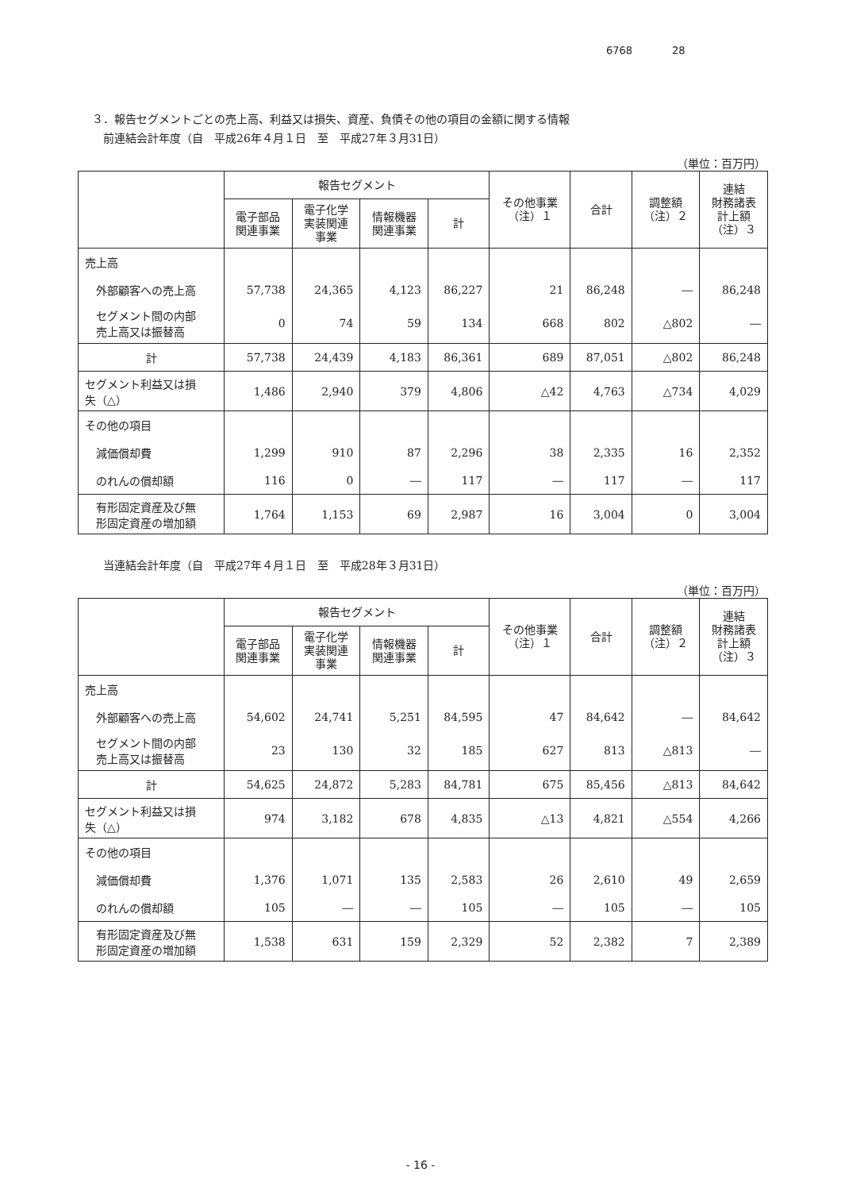6768 28
３．報告セグメントごとの売上高、利益又は損失、資産、負債その他の項目の金額に関する情報
前連結会計年度（自　平成26年４月１日　至　平成27年３月31日）
（単位：百万円）
| | 報告セグメント | | | | その他事業 （注）１ | 合計 | 調整額 （注）２ | 連結 財務諸表 計上額 （注）３ |
| --- | --- | --- | --- | --- | --- | --- | --- | --- |
| | 電子部品 関連事業 | 電子化学 実装関連 事業 | 情報機器 関連事業 | 計 | | | | |
| 売上高 | | | | | | | | |
| 外部顧客への売上高 | 57,738 | 24,365 | 4,123 | 86,227 | 21 | 86,248 | ― | 86,248 |
| セグメント間の内部 売上高又は振替高 | 0 | 74 | 59 | 134 | 668 | 802 | △802 | ― |
| 計 | 57,738 | 24,439 | 4,183 | 86,361 | 689 | 87,051 | △802 | 86,248 |
| セグメント利益又は損 失（△） | 1,486 | 2,940 | 379 | 4,806 | △42 | 4,763 | △734 | 4,029 |
| その他の項目 | | | | | | | | |
| 減価償却費 | 1,299 | 910 | 87 | 2,296 | 38 | 2,335 | 16 | 2,352 |
| のれんの償却額 | 116 | 0 | ― | 117 | ― | 117 | ― | 117 |
| 有形固定資産及び無 形固定資産の増加額 | 1,764 | 1,153 | 69 | 2,987 | 16 | 3,004 | 0 | 3,004 |
当連結会計年度（自　平成27年４月１日　至　平成28年３月31日）
（単位：百万円）
| | 報告セグメント | | | | その他事業 （注）１ | 合計 | 調整額 （注）２ | 連結 財務諸表 計上額 （注）３ |
| --- | --- | --- | --- | --- | --- | --- | --- | --- |
| | 電子部品 関連事業 | 電子化学 実装関連 事業 | 情報機器 関連事業 | 計 | | | | |
| 売上高 | | | | | | | | |
| 外部顧客への売上高 | 54,602 | 24,741 | 5,251 | 84,595 | 47 | 84,642 | ― | 84,642 |
| セグメント間の内部 売上高又は振替高 | 23 | 130 | 32 | 185 | 627 | 813 | △813 | ― |
| 計 | 54,625 | 24,872 | 5,283 | 84,781 | 675 | 85,456 | △813 | 84,642 |
| セグメント利益又は損 失（△） | 974 | 3,182 | 678 | 4,835 | △13 | 4,821 | △554 | 4,266 |
| その他の項目 | | | | | | | | |
| 減価償却費 | 1,376 | 1,071 | 135 | 2,583 | 26 | 2,610 | 49 | 2,659 |
| のれんの償却額 | 105 | ― | ― | 105 | ― | 105 | ― | 105 |
| 有形固定資産及び無 形固定資産の増加額 | 1,538 | 631 | 159 | 2,329 | 52 | 2,382 | 7 | 2,389 |
- 16 -